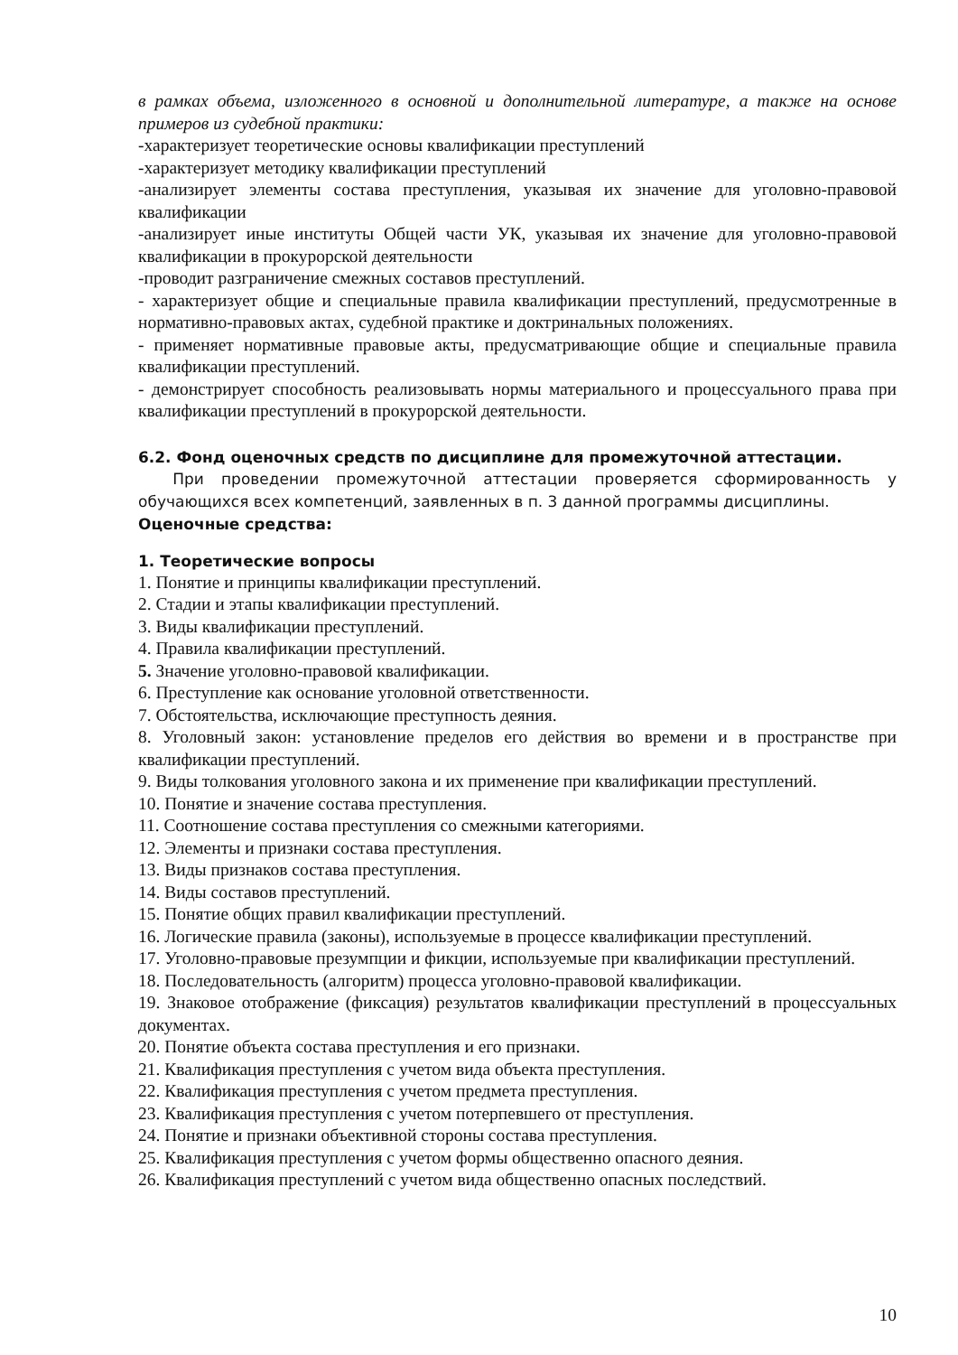в рамках объема, изложенного в основной и дополнительной литературе, а также на основе примеров из судебной практики:
-характеризует теоретические основы квалификации преступлений
-характеризует методику квалификации преступлений
-анализирует элементы состава преступления, указывая их значение для уголовно-правовой квалификации
-анализирует иные институты Общей части УК, указывая их значение для уголовно-правовой квалификации в прокурорской деятельности
-проводит разграничение смежных составов преступлений.
- характеризует общие и специальные правила квалификации преступлений, предусмотренные в нормативно-правовых актах, судебной практике и доктринальных положениях.
- применяет нормативные правовые акты, предусматривающие общие и специальные правила квалификации преступлений.
- демонстрирует способность реализовывать нормы материального и процессуального права при квалификации преступлений в прокурорской деятельности.
6.2. Фонд оценочных средств по дисциплине для промежуточной аттестации.
При проведении промежуточной аттестации проверяется сформированность у обучающихся всех компетенций, заявленных в п. 3 данной программы дисциплины.
Оценочные средства:
1. Теоретические вопросы
1. Понятие и принципы квалификации преступлений.
2. Стадии и этапы квалификации преступлений.
3. Виды квалификации преступлений.
4. Правила квалификации преступлений.
5. Значение уголовно-правовой квалификации.
6. Преступление как основание уголовной ответственности.
7. Обстоятельства, исключающие преступность деяния.
8. Уголовный закон: установление пределов его действия во времени и в пространстве при квалификации преступлений.
9. Виды толкования уголовного закона и их применение при квалификации преступлений.
10. Понятие и значение состава преступления.
11. Соотношение состава преступления со смежными категориями.
12. Элементы и признаки состава преступления.
13. Виды признаков состава преступления.
14. Виды составов преступлений.
15. Понятие общих правил квалификации преступлений.
16. Логические правила (законы), используемые в процессе квалификации преступлений.
17. Уголовно-правовые презумпции и фикции, используемые при квалификации преступлений.
18. Последовательность (алгоритм) процесса уголовно-правовой квалификации.
19. Знаковое отображение (фиксация) результатов квалификации преступлений в процессуальных документах.
20. Понятие объекта состава преступления и его признаки.
21. Квалификация преступления с учетом вида объекта преступления.
22. Квалификация преступления с учетом предмета преступления.
23. Квалификация преступления с учетом потерпевшего от преступления.
24. Понятие и признаки объективной стороны состава преступления.
25. Квалификация преступления с учетом формы общественно опасного деяния.
26. Квалификация преступлений с учетом вида общественно опасных последствий.
10